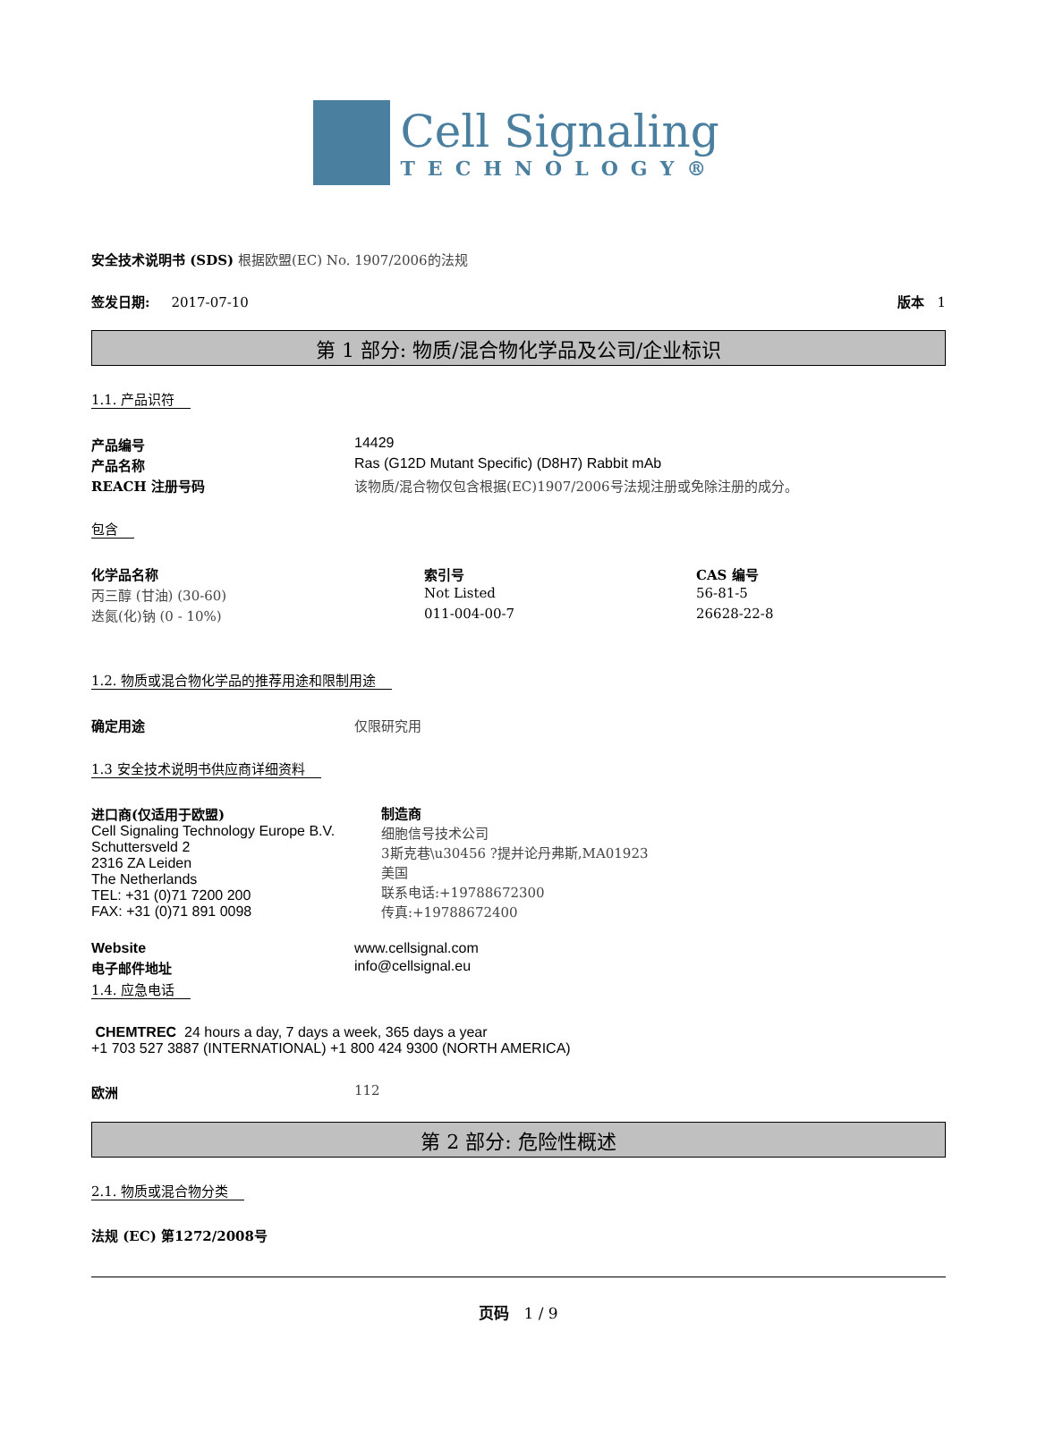Cell Signaling
TECHNOLOGY®
安全技术说明书 (SDS) 根据欧盟(EC) No. 1907/2006的法规
签发日期: 2017-07-10 版本 1
第 1 部分: 物质/混合物化学品及公司/企业标识
1.1. 产品识符
| 产品编号 | 14429 |
| 产品名称 | Ras (G12D Mutant Specific) (D8H7) Rabbit mAb |
| REACH 注册号码 | 该物质/混合物仅包含根据(EC)1907/2006号法规注册或免除注册的成分。 |
包含
| 化学品名称 | 索引号 | CAS 编号 |
| --- | --- | --- |
| 丙三醇 (甘油) (30-60) | Not Listed | 56-81-5 |
| 迭氮(化)钠 (0 - 10%) | 011-004-00-7 | 26628-22-8 |
1.2. 物质或混合物化学品的推荐用途和限制用途
| 确定用途 | 仅限研究用 |
1.3 安全技术说明书供应商详细资料
| 进口商(仅适用于欧盟) Cell Signaling Technology Europe B.V. Schuttersveld 2 2316 ZA Leiden The Netherlands TEL: +31 (0)71 7200 200 FAX: +31 (0)71 891 0098 | 制造商 细胞信号技术公司 3斯克巷\u30456 ?提并论丹弗斯,MA01923 美国 联系电话:+19788672300 传真:+19788672400 |
| Website | www.cellsignal.com |
| 电子邮件地址 | info@cellsignal.eu |
1.4. 应急电话
CHEMTREC 24 hours a day, 7 days a week, 365 days a year
+1 703 527 3887 (INTERNATIONAL) +1 800 424 9300 (NORTH AMERICA)
| 欧洲 | 112 |
第 2 部分: 危险性概述
2.1. 物质或混合物分类
法规 (EC) 第1272/2008号
页码 1 / 9